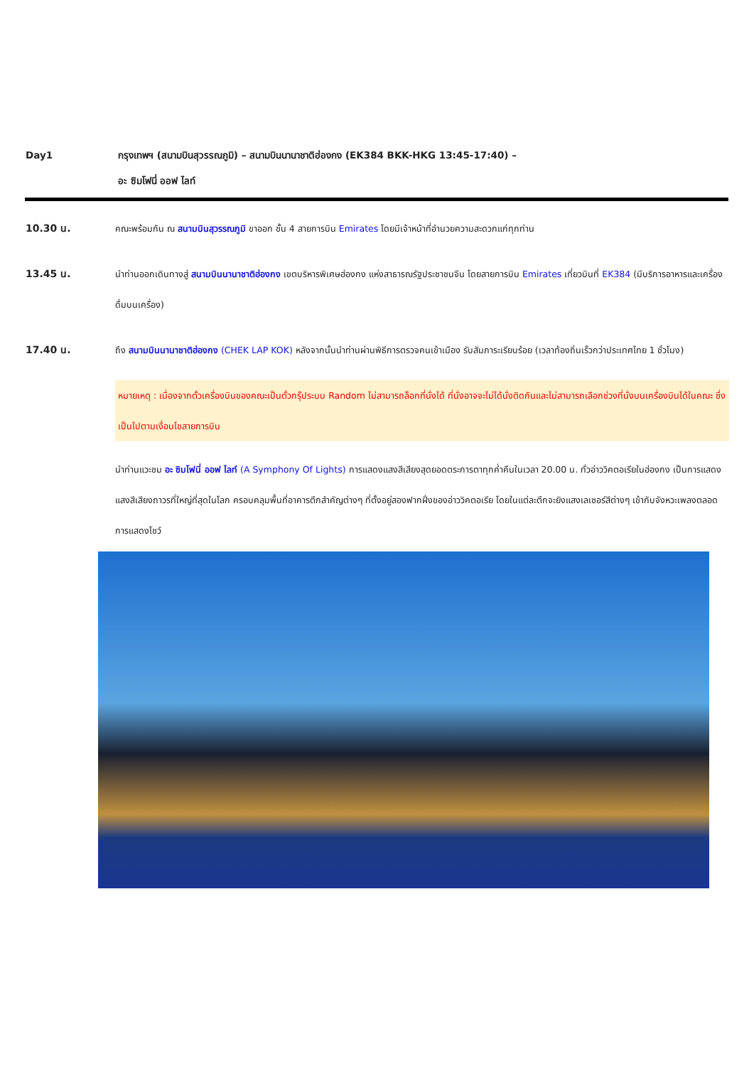Day1 กรุงเทพฯ (สนามบินสุวรรณภูมิ) – สนามบินนานาชาติฮ่องกง (EK384 BKK-HKG 13:45-17:40) –
อะ ซิมโฟนี่ ออฟ ไลท์
10.30 น. คณะพร้อมกัน ณ สนามบินสุวรรณภูมิ ขาออก ชั้น 4 สายการบิน Emirates โดยมีเจ้าหน้าที่อำนวยความสะดวกแก่ทุกท่าน
13.45 น. นำท่านออกเดินทางสู่ สนามบินนานาชาติฮ่องกง เขตบริหารพิเศษฮ่องกง แห่งสาธารณรัฐประชาชนจีน โดยสายการบิน Emirates เที่ยวบินที่ EK384 (มีบริการอาหารและเครื่องดื่มบนเครื่อง)
17.40 น. ถึง สนามบินนานาชาติฮ่องกง (CHEK LAP KOK) หลังจากนั้นนำท่านผ่านพิธีการตรวจคนเข้าเมือง รับสัมภาระเรียบร้อย (เวลาท้องถิ่นเร็วกว่าประเทศไทย 1 ชั่วโมง)
หมายเหตุ : เนื่องจากตั๋วเครื่องบินของคณะเป็นตั๋วกรุ๊ประบบ Random ไม่สามารถล็อกที่นั่งได้ ที่นั่งอาจจะไม่ได้นั่งติดกันและไม่สามารถเลือกช่วงที่นั่งบนเครื่องบินได้ในคณะ ซึ่งเป็นไปตามเงื่อนไขสายการบิน
นำท่านแวะชม อะ ซิมโฟนี่ ออฟ ไลท์ (A Symphony Of Lights) การแสดงแสงสีเสียงสุดยอดตระการตาทุกค่ำคืนในเวลา 20.00 น. ทั่วอ่าววิคตอเรียในฮ่องกง เป็นการแสดงแสงสีเสียงถาวรที่ใหญ่ที่สุดในโลก ครอบคลุมพื้นที่อาคารตึกสำคัญต่างๆ ที่ตั้งอยู่สองฟากฝั่งของอ่าววิคตอเรีย โดยในแต่ละตึกจะยิงแสงเลเซอร์สีต่างๆ เข้ากับจังหวะเพลงตลอดการแสดงโชว์